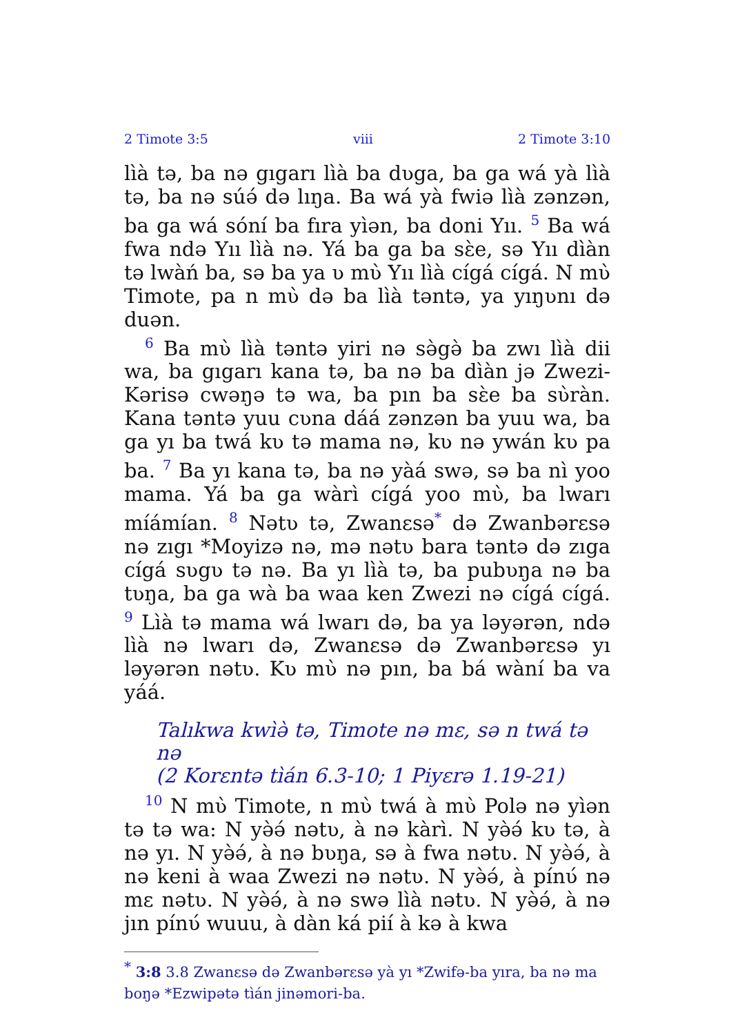2 Timote 3:5 viii 2 Timote 3:10
lı̀à tə, ba nə gıgarı lı̀à ba dʋga, ba ga wá yà lı̀à tə, ba nə súə́ də lıŋa. Ba wá yà fwiə lı̀à zənzən, ba ga wá sóní ba fıra yı̀ən, ba doni Yıı. <sup>5</sup> Ba wá fwa ndə Yıı lı̀à nə. Yá ba ga ba sɛ̀e, sə Yıı dı̀àn tə lwàń ba, sə ba ya ʋ mʋ̀ Yıı lı̀à cígá cígá. N mʋ̀ Timote, pa n mʋ̀ də ba lı̀à təntə, ya yıŋʋnı də duən.
<sup>6</sup> Ba mʋ̀ lı̀à təntə yiri nə sə̀gə̀ ba zwı lı̀à dii wa, ba gıgarı kana tə, ba nə ba dı̀àn jə Zwezi-Kərisə cwəŋə tə wa, ba pın ba sɛ̀e ba sʋ̀ràn. Kana təntə yuu cʋna dáá zənzən ba yuu wa, ba ga yı ba twá kʋ tə mama nə, kʋ nə ywán kʋ pa ba. <sup>7</sup> Ba yı kana tə, ba nə yàá swə, sə ba nì yoo mama. Yá ba ga wàrı̀ cígá yoo mʋ̀, ba lwarı míámían. <sup>8</sup> Nətʋ tə, Zwanɛsə<sup>*</sup> də Zwanbərɛsə nə zıgı *Moyizə nə, mə nətʋ bara təntə də zıga cígá sʋgʋ tə nə. Ba yı lı̀à tə, ba pubʋŋa nə ba tʋŋa, ba ga wà ba waa ken Zwezi nə cígá cígá. <sup>9</sup> Lı̀à tə mama wá lwarı də, ba ya ləyərən, ndə lı̀à nə lwarı də, Zwanɛsə də Zwanbərɛsə yı ləyərən nətʋ. Kʋ mʋ̀ nə pın, ba bá wàní ba va yáá.
Talıkwa kwı̀ə̀ tə, Timote nə mɛ, sə n twá tə nə
(2 Korɛntə tı̀án 6.3-10; 1 Piyɛrə 1.19-21)
<sup>10</sup> N mʋ̀ Timote, n mʋ̀ twá à mʋ̀ Polə nə yı̀ən tə tə wa: N yə̀ə́ nətʋ, à nə kàrı̀. N yə̀ə́ kʋ tə, à nə yı. N yə̀ə́, à nə bʋŋa, sə à fwa nətʋ. N yə̀ə́, à nə keni à waa Zwezi nə nətʋ. N yə̀ə́, à pínʋ́ nə mɛ nətʋ. N yə̀ə́, à nə swə lı̀à nətʋ. N yə̀ə́, à nə jın pínʋ́ wuuu, à dàn ká piı́ à kə à kwa
<sup>*</sup> 3:8 3.8 Zwanɛsə də Zwanbərɛsə yà yı *Zwifə-ba yıra, ba nə ma boŋə *Ezwipətə tı̀án jinəmori-ba.